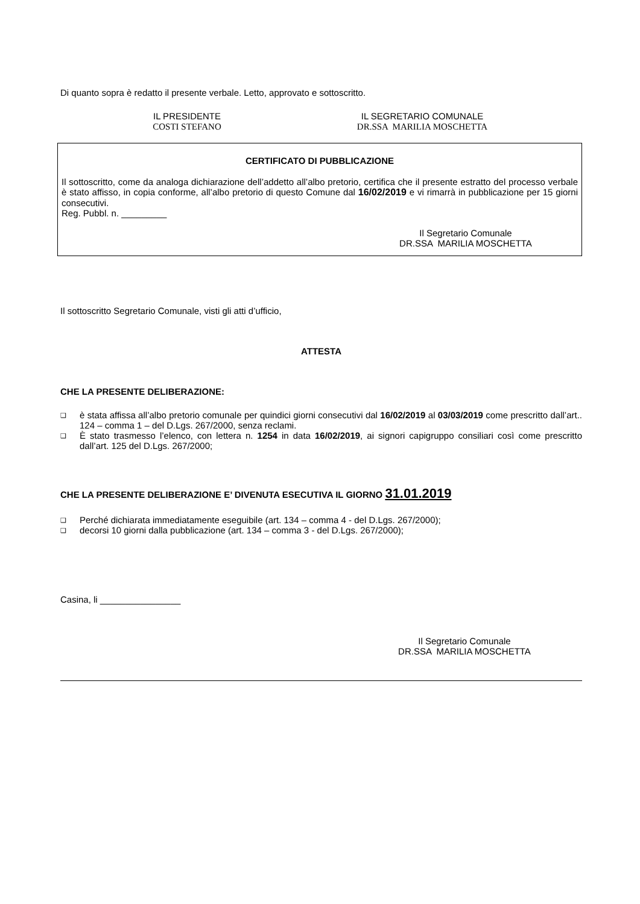Di quanto sopra è redatto il presente verbale. Letto, approvato e sottoscritto.
IL PRESIDENTE
COSTI STEFANO
IL SEGRETARIO COMUNALE
DR.SSA MARILIA MOSCHETTA
CERTIFICATO DI PUBBLICAZIONE
Il sottoscritto, come da analoga dichiarazione dell’addetto all’albo pretorio, certifica che il presente estratto del processo verbale è stato affisso, in copia conforme, all’albo pretorio di questo Comune dal 16/02/2019 e vi rimarrà in pubblicazione per 15 giorni consecutivi.
Reg. Pubbl. n. _________
Il Segretario Comunale
DR.SSA MARILIA MOSCHETTA
Il sottoscritto Segretario Comunale, visti gli atti d’ufficio,
ATTESTA
CHE LA PRESENTE DELIBERAZIONE:
❑ è stata affissa all’albo pretorio comunale per quindici giorni consecutivi dal 16/02/2019 al 03/03/2019 come prescritto dall’art.. 124 – comma 1 – del D.Lgs. 267/2000, senza reclami.
❑ È stato trasmesso l’elenco, con lettera n. 1254 in data 16/02/2019, ai signori capigruppo consiliari così come prescritto dall’art. 125 del D.Lgs. 267/2000;
CHE LA PRESENTE DELIBERAZIONE E’ DIVENUTA ESECUTIVA IL GIORNO 31.01.2019
❑ Perché dichiarata immediatamente eseguibile (art. 134 – comma 4 - del D.Lgs. 267/2000);
❑ decorsi 10 giorni dalla pubblicazione (art. 134 – comma 3 - del D.Lgs. 267/2000);
Casina, li ________________
Il Segretario Comunale
DR.SSA MARILIA MOSCHETTA